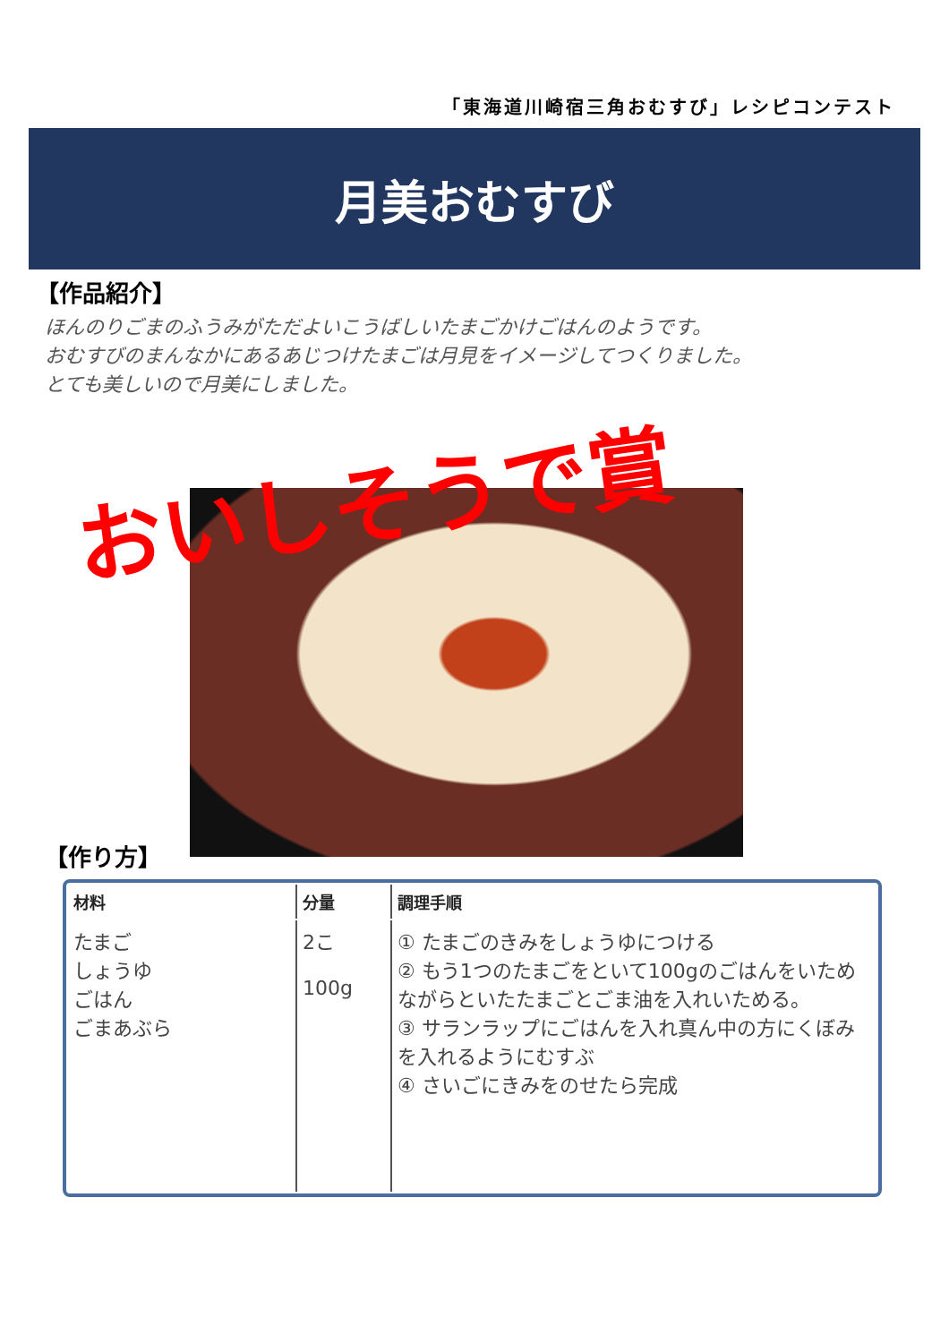「東海道川崎宿三角おむすび」レシピコンテスト
月美おむすび
【作品紹介】
ほんのりごまのふうみがただよいこうばしいたまごかけごはんのようです。
おむすびのまんなかにあるあじつけたまごは月見をイメージしてつくりました。
とても美しいので月美にしました。
おいしそうで賞
【作り方】
| 材料 | 分量 | 調理手順 |
| --- | --- | --- |
| たまご しょうゆ ごはん ごまあぶら | 2こ 100g | ① たまごのきみをしょうゆにつける ② もう1つのたまごをといて100gのごはんをいためながらといたたまごとごま油を入れいためる。 ③ サランラップにごはんを入れ真ん中の方にくぼみを入れるようにむすぶ ④ さいごにきみをのせたら完成 |